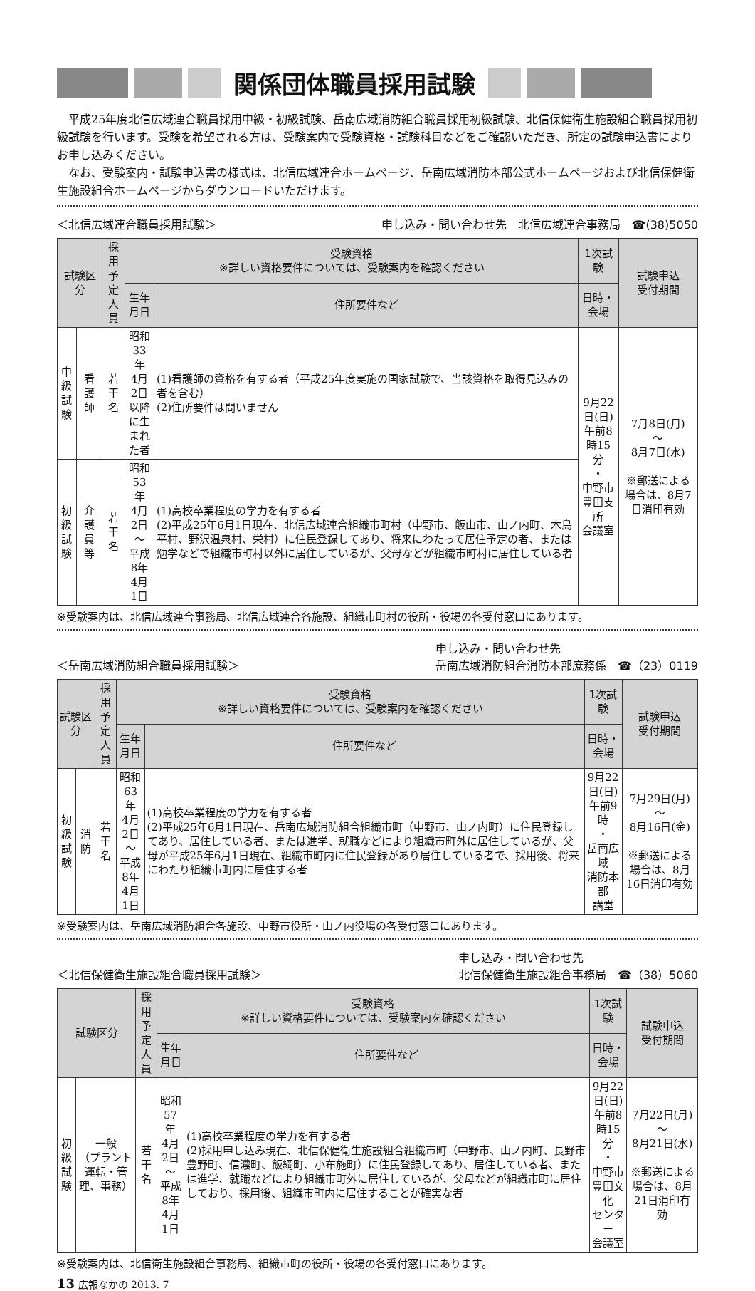関係団体職員採用試験
平成25年度北信広域連合職員採用中級・初級試験、岳南広域消防組合職員採用初級試験、北信保健衛生施設組合職員採用初級試験を行います。受験を希望される方は、受験案内で受験資格・試験科目などをご確認いただき、所定の試験申込書によりお申し込みください。
なお、受験案内・試験申込書の様式は、北信広域連合ホームページ、岳南広域消防本部公式ホームページおよび北信保健衛生施設組合ホームページからダウンロードいただけます。
＜北信広域連合職員採用試験＞ 申し込み・問い合わせ先　北信広域連合事務局　☎(38)5050
| 試験区分 | | 採用 予定 人員 | 受験資格 ※詳しい資格要件については、受験案内を確認ください | | 1次試験 | 試験申込 受付期間 |
| --- | --- | --- | --- | --- | --- | --- |
| | | | 生年月日 | 住所要件など | 日時・会場 | |
| 中級 試験 | 看護師 | 若干名 | 昭和33年 4月2日 以降に生 まれた者 | (1)看護師の資格を有する者（平成25年度実施の国家試験で、当該資格を取得見込みの者を含む） (2)住所要件は問いません | 9月22日(日) 午前8時15分 ・ 中野市 豊田支所 会議室 | 7月8日(月) 〜 8月7日(水) ※郵送による場合は、8月7日消印有効 |
| 初級 試験 | 介護員等 | 若干名 | 昭和53年 4月2日 〜 平成8年 4月1日 | (1)高校卒業程度の学力を有する者 (2)平成25年6月1日現在、北信広域連合組織市町村（中野市、飯山市、山ノ内町、木島平村、野沢温泉村、栄村）に住民登録してあり、将来にわたって居住予定の者、または勉学などで組織市町村以外に居住しているが、父母などが組織市町村に居住している者 | | |
※受験案内は、北信広域連合事務局、北信広域連合各施設、組織市町村の役所・役場の各受付窓口にあります。
＜岳南広域消防組合職員採用試験＞ 申し込み・問い合わせ先
岳南広域消防組合消防本部庶務係　☎（23）0119
| 試験区分 | | 採用 予定 人員 | 受験資格 ※詳しい資格要件については、受験案内を確認ください | | 1次試験 | 試験申込 受付期間 |
| --- | --- | --- | --- | --- | --- | --- |
| | | | 生年月日 | 住所要件など | 日時・会場 | |
| 初級 試験 | 消防 | 若干名 | 昭和63年 4月2日 〜 平成8年 4月1日 | (1)高校卒業程度の学力を有する者 (2)平成25年6月1日現在、岳南広域消防組合組織市町（中野市、山ノ内町）に住民登録してあり、居住している者、または進学、就職などにより組織市町外に居住しているが、父母が平成25年6月1日現在、組織市町内に住民登録があり居住している者で、採用後、将来にわたり組織市町内に居住する者 | 9月22日(日) 午前9時 ・ 岳南広域 消防本部 講堂 | 7月29日(月) 〜 8月16日(金) ※郵送による場合は、8月16日消印有効 |
※受験案内は、岳南広域消防組合各施設、中野市役所・山ノ内役場の各受付窓口にあります。
＜北信保健衛生施設組合職員採用試験＞ 申し込み・問い合わせ先
北信保健衛生施設組合事務局　☎（38）5060
| 試験区分 | | 採用 予定 人員 | 受験資格 ※詳しい資格要件については、受験案内を確認ください | | 1次試験 | 試験申込 受付期間 |
| --- | --- | --- | --- | --- | --- | --- |
| | | | 生年月日 | 住所要件など | 日時・会場 | |
| 初級 試験 | 一般 （プラント運転・管理、事務） | 若干名 | 昭和57年 4月2日 〜 平成8年 4月1日 | (1)高校卒業程度の学力を有する者 (2)採用申し込み現在、北信保健衛生施設組合組織市町（中野市、山ノ内町、長野市豊野町、信濃町、飯綱町、小布施町）に住民登録してあり、居住している者、または進学、就職などにより組織市町外に居住しているが、父母などが組織市町に居住しており、採用後、組織市町内に居住することが確実な者 | 9月22日(日) 午前8時15分 ・ 中野市 豊田文化 センター 会議室 | 7月22日(月) 〜 8月21日(水) ※郵送による場合は、8月21日消印有効 |
※受験案内は、北信衛生施設組合事務局、組織市町の役所・役場の各受付窓口にあります。
13 広報なかの 2013. 7